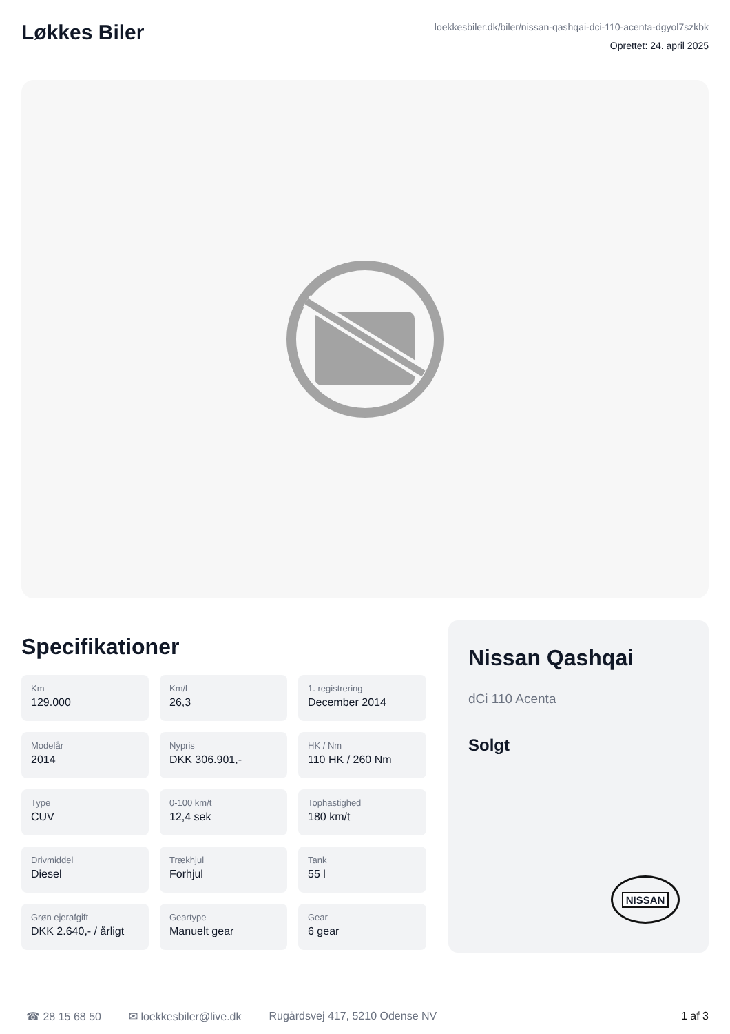Løkkes Biler
loekkesbiler.dk/biler/nissan-qashqai-dci-110-acenta-dgyol7szkbk
Oprettet: 24. april 2025
Specifikationer
Km
129.000
Km/l
26,3
1. registrering
December 2014
Modelår
2014
Nypris
DKK 306.901,-
HK / Nm
110 HK / 260 Nm
Type
CUV
0-100 km/t
12,4 sek
Tophastighed
180 km/t
Drivmiddel
Diesel
Trækhjul
Forhjul
Tank
55 l
Grøn ejerafgift
DKK 2.640,- / årligt
Geartype
Manuelt gear
Gear
6 gear
Nissan Qashqai
dCi 110 Acenta
Solgt
NISSAN
☎ 28 15 68 50 ✉ loekkesbiler@live.dk Rugårdsvej 417, 5210 Odense NV 1 af 3